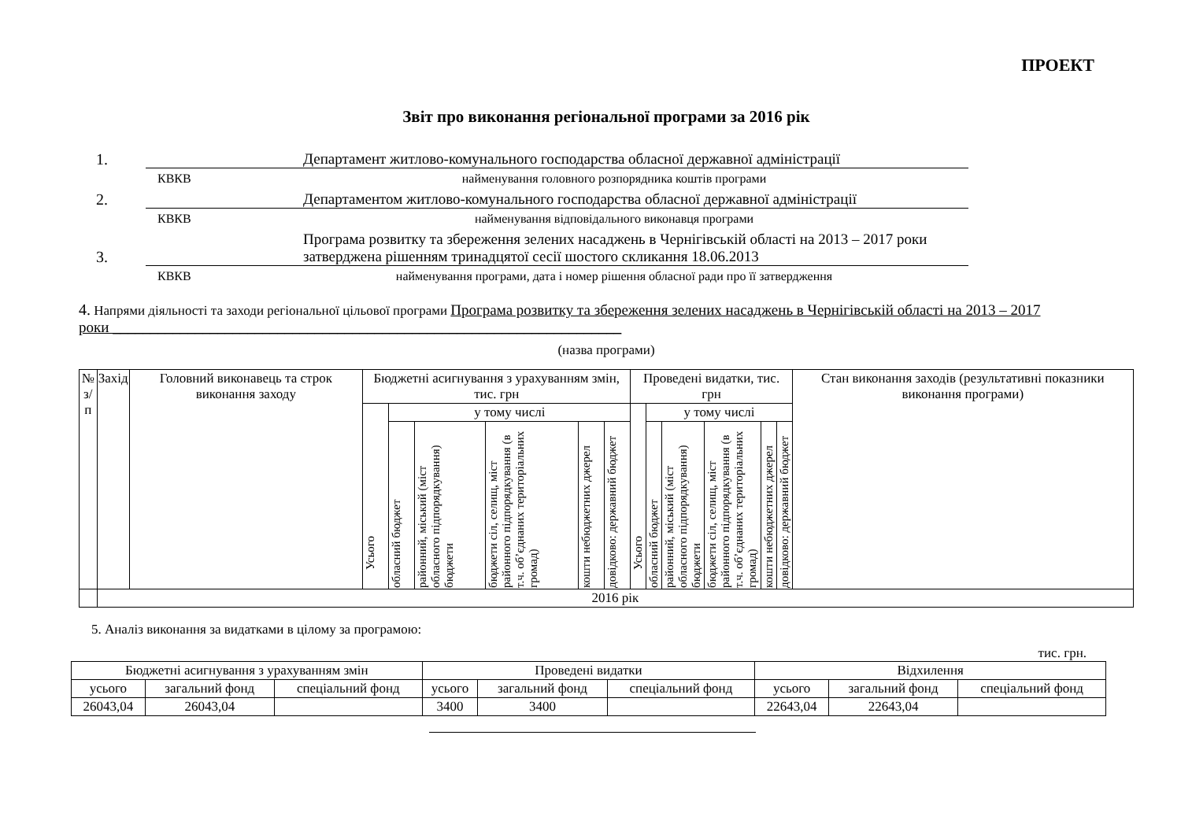ПРОЕКТ
Звіт про виконання регіональної програми за 2016 рік
1.
Департамент житлово-комунального господарства обласної державної адміністрації
КВКВ найменування головного розпорядника коштів програми
2.
Департаментом житлово-комунального господарства обласної державної адміністрації
КВКВ найменування відповідального виконавця програми
3.
Програма розвитку та збереження зелених насаджень в Чернігівській області на 2013 – 2017 роки затверджена рішенням тринадцятої сесії шостого скликання 18.06.2013
КВКВ найменування програми, дата і номер рішення обласної ради про її затвердження
4. Напрями діяльності та заходи регіональної цільової програми Програма розвитку та збереження зелених насаджень в Чернігівській області на 2013 – 2017 роки ____________________________________________________________________
(назва програми)
| № з/п | Захід | Головний виконавець та строк виконання заходу | Бюджетні асигнування з урахуванням змін, тис. грн | | | | | | Проведені видатки, тис. грн | | | | | | Стан виконання заходів (результативні показники виконання програми) |
| --- | --- | --- | --- | --- | --- | --- | --- | --- | --- | --- | --- | --- | --- | --- | --- |
| | | | Усього | у тому числі | | | | | Усього | у тому числі | | | | | |
| | | | | обласний бюджет | районний, міський (міст обласного підпорядкування) бюджети | бюджети сіл, селищ, міст районного підпорядкування (в т.ч. об’єднаних територіальних громад) | кошти небюджетних джерел | довідково: державний бюджет | | обласний бюджет | районний, міський (міст обласного підпорядкування) бюджети | бюджети сіл, селищ, міст районного підпорядкування (в т.ч. об’єднаних територіальних громад) | кошти небюджетних джерел | довідково: державний бюджет | |
| | 2016 рік | | | | | | | | | | | | | | |
5. Аналіз виконання за видатками в цілому за програмою:
тис. грн.
| Бюджетні асигнування з урахуванням змін | | | Проведені видатки | | | Відхилення | | |
| усього | загальний фонд | спеціальний фонд | усього | загальний фонд | спеціальний фонд | усього | загальний фонд | спеціальний фонд |
| 26043,04 | 26043,04 | | 3400 | 3400 | | 22643,04 | 22643,04 | |